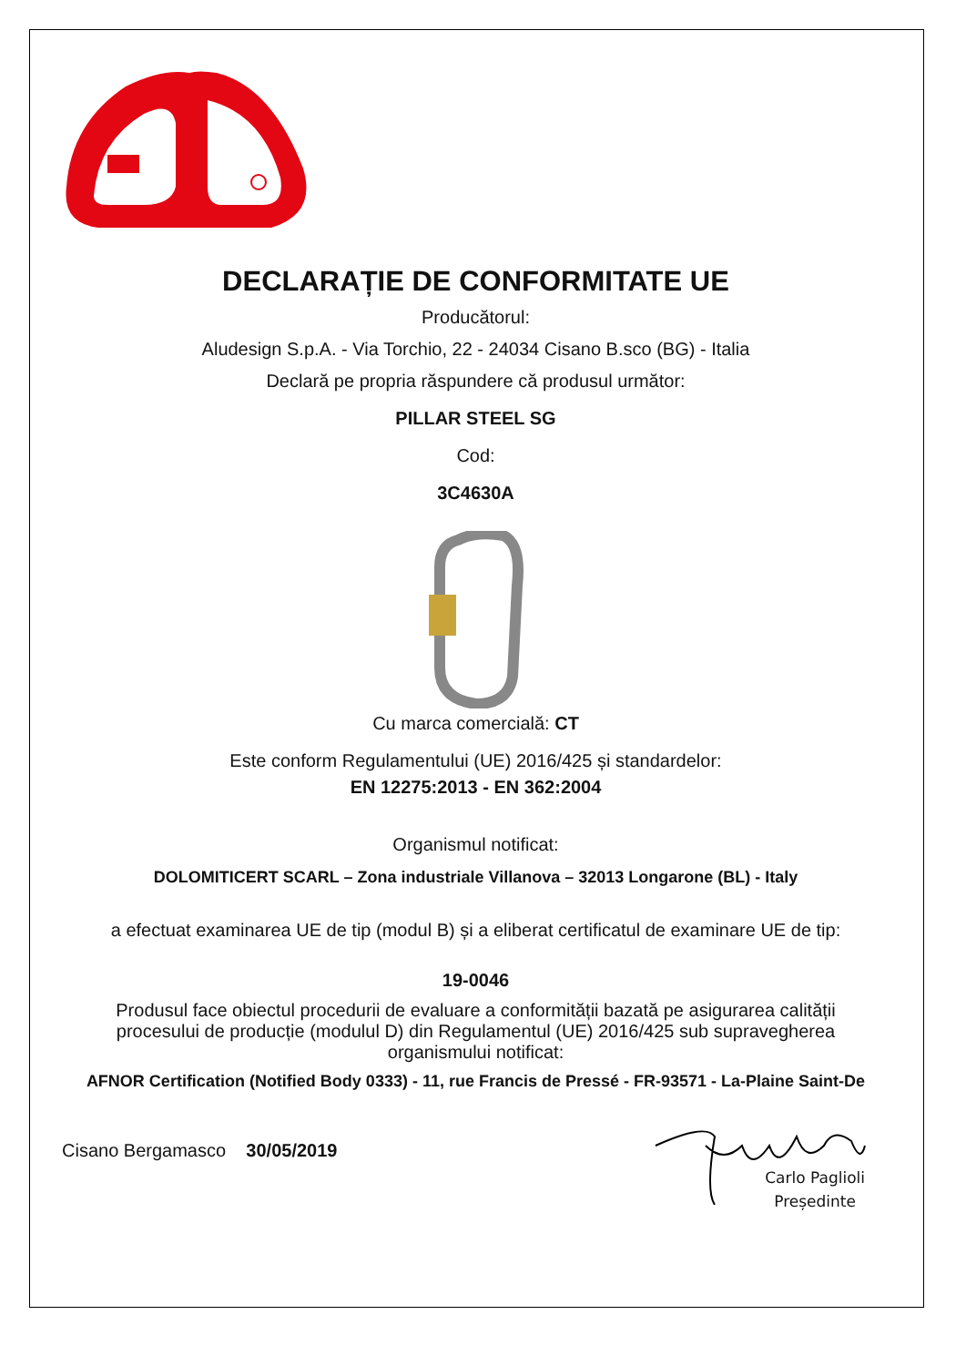DECLARAȚIE DE CONFORMITATE UE
Producătorul:
Aludesign S.p.A. - Via Torchio, 22 - 24034 Cisano B.sco (BG) - Italia
Declară pe propria răspundere că produsul următor:
PILLAR STEEL SG
Cod:
3C4630A
Cu marca comercială: CT
Este conform Regulamentului (UE) 2016/425 și standardelor:
EN 12275:2013 - EN 362:2004
Organismul notificat:
DOLOMITICERT SCARL – Zona industriale Villanova – 32013 Longarone (BL) - Italy
a efectuat examinarea UE de tip (modul B) și a eliberat certificatul de examinare UE de tip:
19-0046
Produsul face obiectul procedurii de evaluare a conformității bazată pe asigurarea calității procesului de producție (modulul D) din Regulamentul (UE) 2016/425 sub supravegherea organismului notificat:
AFNOR Certification (Notified Body 0333) - 11, rue Francis de Pressé - FR-93571 - La-Plaine Saint-De
Cisano Bergamasco 30/05/2019
Carlo Paglioli
Președinte